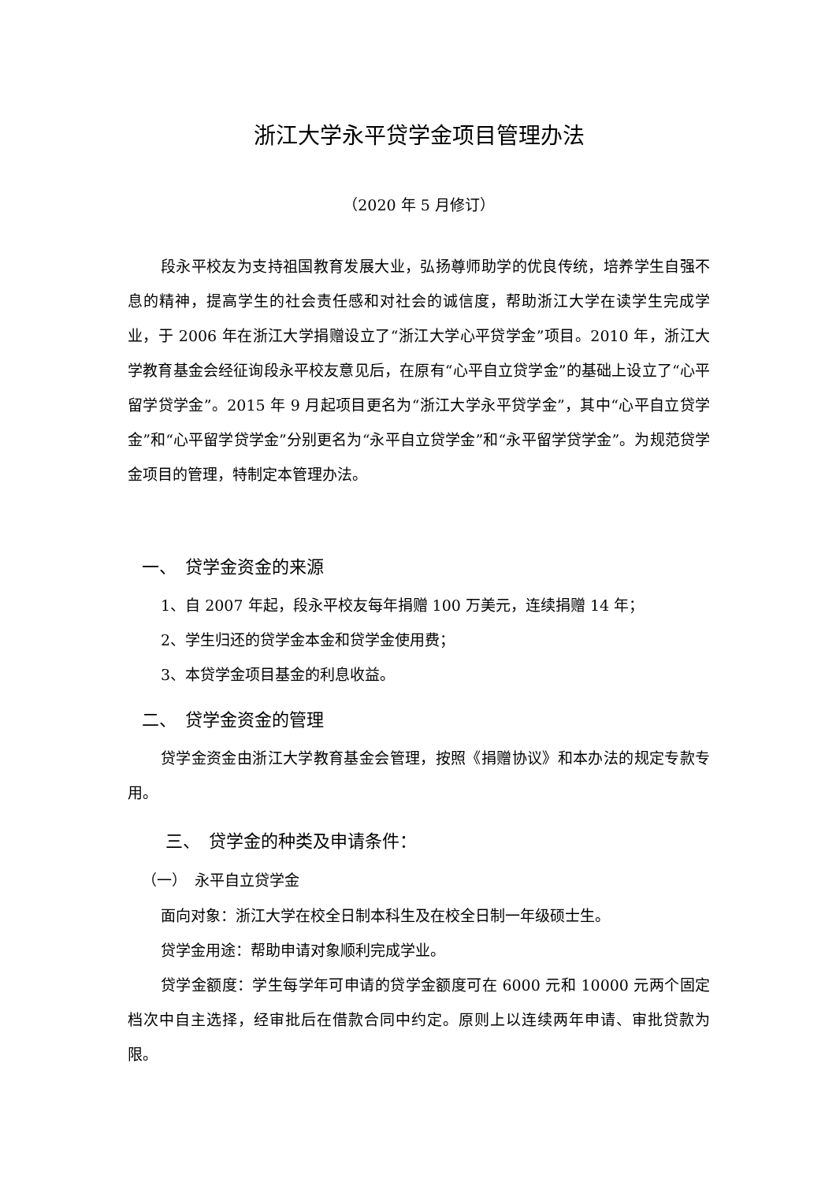浙江大学永平贷学金项目管理办法
（2020 年 5 月修订）
段永平校友为支持祖国教育发展大业，弘扬尊师助学的优良传统，培养学生自强不息的精神，提高学生的社会责任感和对社会的诚信度，帮助浙江大学在读学生完成学业，于 2006 年在浙江大学捐赠设立了“浙江大学心平贷学金”项目。2010 年，浙江大学教育基金会经征询段永平校友意见后，在原有“心平自立贷学金”的基础上设立了“心平留学贷学金”。2015 年 9 月起项目更名为“浙江大学永平贷学金”，其中“心平自立贷学金”和“心平留学贷学金”分别更名为“永平自立贷学金”和“永平留学贷学金”。为规范贷学金项目的管理，特制定本管理办法。
一、　贷学金资金的来源
1、自 2007 年起，段永平校友每年捐赠 100 万美元，连续捐赠 14 年；
2、学生归还的贷学金本金和贷学金使用费；
3、本贷学金项目基金的利息收益。
二、　贷学金资金的管理
贷学金资金由浙江大学教育基金会管理，按照《捐赠协议》和本办法的规定专款专用。
三、　贷学金的种类及申请条件：
（一）　永平自立贷学金
面向对象：浙江大学在校全日制本科生及在校全日制一年级硕士生。
贷学金用途：帮助申请对象顺利完成学业。
贷学金额度：学生每学年可申请的贷学金额度可在 6000 元和 10000 元两个固定档次中自主选择，经审批后在借款合同中约定。原则上以连续两年申请、审批贷款为限。